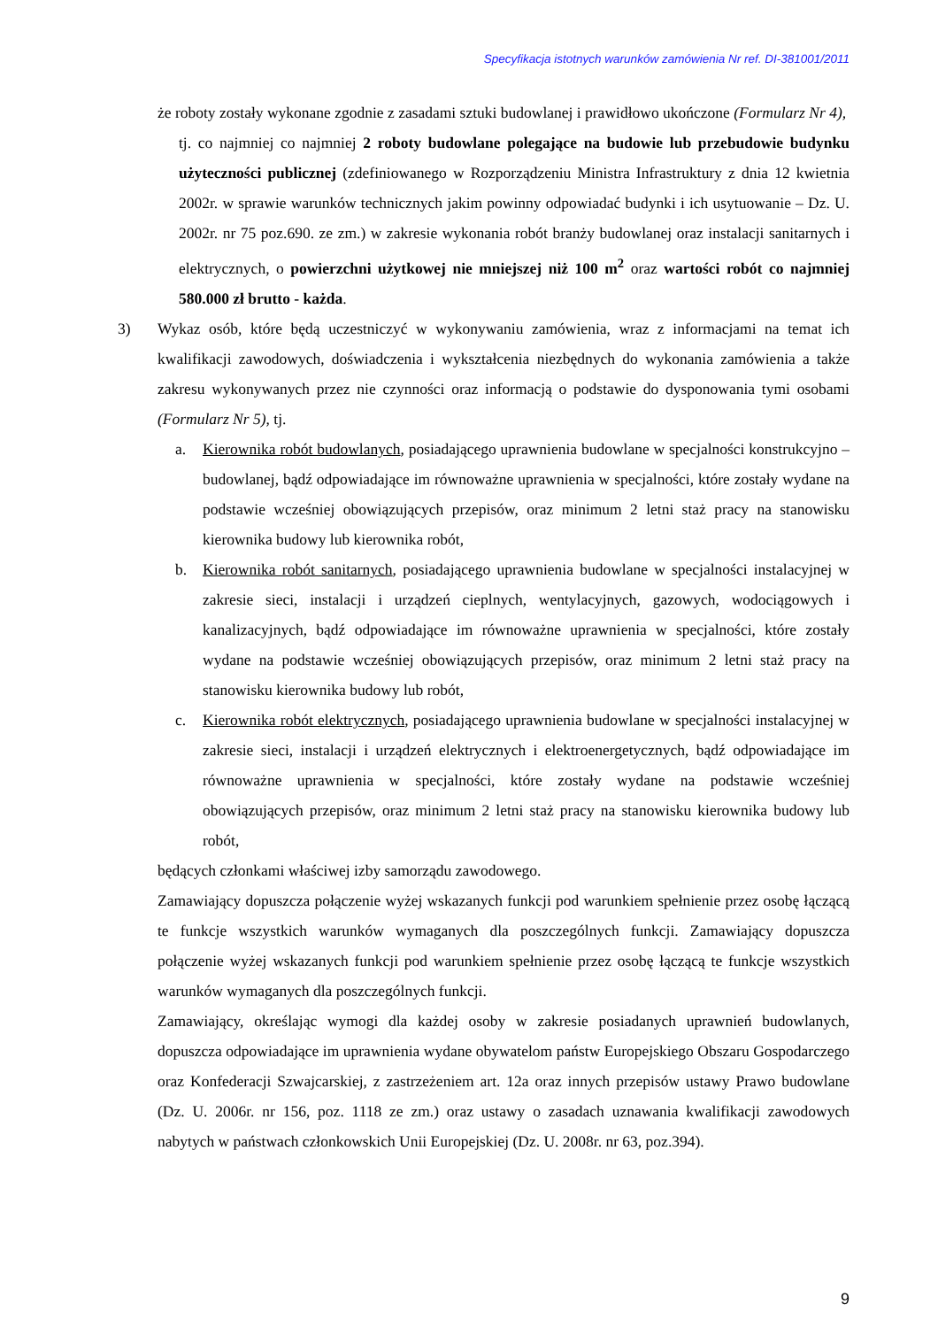Specyfikacja istotnych warunków zamówienia Nr ref. DI-381001/2011
że roboty zostały wykonane zgodnie z zasadami sztuki budowlanej i prawidłowo ukończone (Formularz Nr 4),
tj. co najmniej co najmniej 2 roboty budowlane polegające na budowie lub przebudowie budynku użyteczności publicznej (zdefiniowanego w Rozporządzeniu Ministra Infrastruktury z dnia 12 kwietnia 2002r. w sprawie warunków technicznych jakim powinny odpowiadać budynki i ich usytuowanie – Dz. U. 2002r. nr 75 poz.690. ze zm.) w zakresie wykonania robót branży budowlanej oraz instalacji sanitarnych i elektrycznych, o powierzchni użytkowej nie mniejszej niż 100 m<sup>2</sup> oraz wartości robót co najmniej 580.000 zł brutto - każda.
3) Wykaz osób, które będą uczestniczyć w wykonywaniu zamówienia, wraz z informacjami na temat ich kwalifikacji zawodowych, doświadczenia i wykształcenia niezbędnych do wykonania zamówienia a także zakresu wykonywanych przez nie czynności oraz informacją o podstawie do dysponowania tymi osobami (Formularz Nr 5), tj.
a. Kierownika robót budowlanych, posiadającego uprawnienia budowlane w specjalności konstrukcyjno – budowlanej, bądź odpowiadające im równoważne uprawnienia w specjalności, które zostały wydane na podstawie wcześniej obowiązujących przepisów, oraz minimum 2 letni staż pracy na stanowisku kierownika budowy lub kierownika robót,
b. Kierownika robót sanitarnych, posiadającego uprawnienia budowlane w specjalności instalacyjnej w zakresie sieci, instalacji i urządzeń cieplnych, wentylacyjnych, gazowych, wodociągowych i kanalizacyjnych, bądź odpowiadające im równoważne uprawnienia w specjalności, które zostały wydane na podstawie wcześniej obowiązujących przepisów, oraz minimum 2 letni staż pracy na stanowisku kierownika budowy lub robót,
c. Kierownika robót elektrycznych, posiadającego uprawnienia budowlane w specjalności instalacyjnej w zakresie sieci, instalacji i urządzeń elektrycznych i elektroenergetycznych, bądź odpowiadające im równoważne uprawnienia w specjalności, które zostały wydane na podstawie wcześniej obowiązujących przepisów, oraz minimum 2 letni staż pracy na stanowisku kierownika budowy lub robót,
będących członkami właściwej izby samorządu zawodowego.
Zamawiający dopuszcza połączenie wyżej wskazanych funkcji pod warunkiem spełnienie przez osobę łączącą te funkcje wszystkich warunków wymaganych dla poszczególnych funkcji. Zamawiający dopuszcza połączenie wyżej wskazanych funkcji pod warunkiem spełnienie przez osobę łączącą te funkcje wszystkich warunków wymaganych dla poszczególnych funkcji.
Zamawiający, określając wymogi dla każdej osoby w zakresie posiadanych uprawnień budowlanych, dopuszcza odpowiadające im uprawnienia wydane obywatelom państw Europejskiego Obszaru Gospodarczego oraz Konfederacji Szwajcarskiej, z zastrzeżeniem art. 12a oraz innych przepisów ustawy Prawo budowlane (Dz. U. 2006r. nr 156, poz. 1118 ze zm.) oraz ustawy o zasadach uznawania kwalifikacji zawodowych nabytych w państwach członkowskich Unii Europejskiej (Dz. U. 2008r. nr 63, poz.394).
9